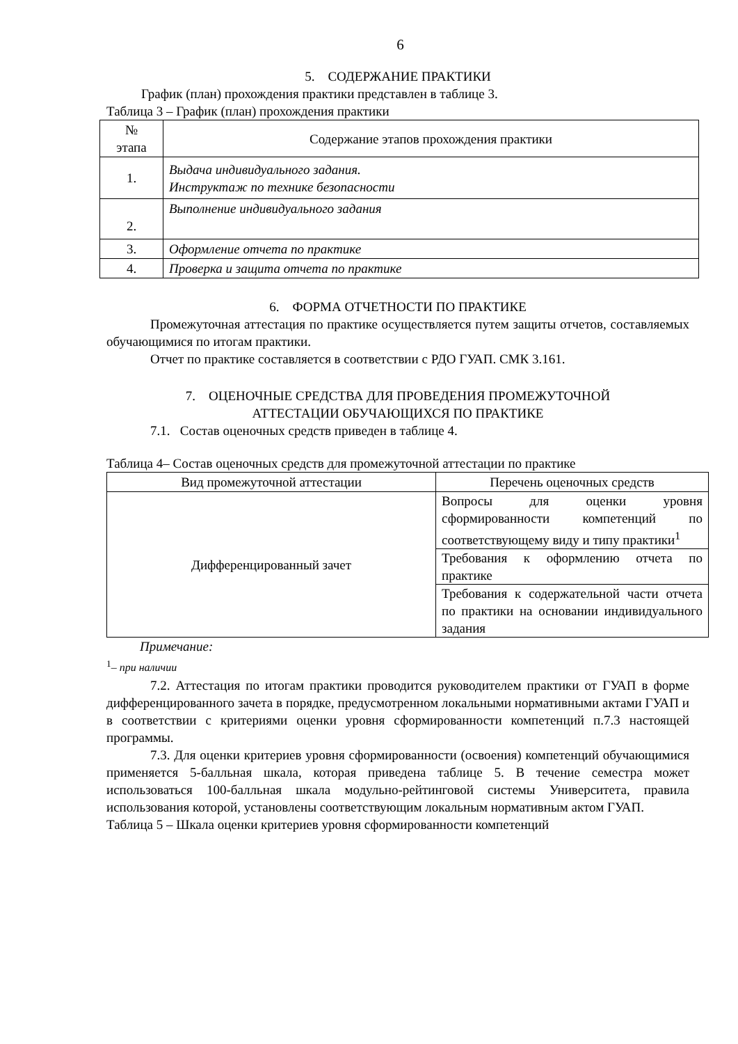6
5. СОДЕРЖАНИЕ ПРАКТИКИ
График (план) прохождения практики представлен в таблице 3.
Таблица 3 – График (план) прохождения практики
| № этапа | Содержание этапов прохождения практики |
| --- | --- |
| 1. | Выдача индивидуального задания. Инструктаж по технике безопасности |
| 2. | Выполнение индивидуального задания |
| 3. | Оформление отчета по практике |
| 4. | Проверка и защита отчета по практике |
6. ФОРМА ОТЧЕТНОСТИ ПО ПРАКТИКЕ
Промежуточная аттестация по практике осуществляется путем защиты отчетов, составляемых обучающимися по итогам практики.
Отчет по практике составляется в соответствии с РДО ГУАП. СМК 3.161.
7. ОЦЕНОЧНЫЕ СРЕДСТВА ДЛЯ ПРОВЕДЕНИЯ ПРОМЕЖУТОЧНОЙ
АТТЕСТАЦИИ ОБУЧАЮЩИХСЯ ПО ПРАКТИКЕ
7.1. Состав оценочных средств приведен в таблице 4.
Таблица 4– Состав оценочных средств для промежуточной аттестации по практике
| Вид промежуточной аттестации | Перечень оценочных средств |
| --- | --- |
| Дифференцированный зачет | Вопросы для оценки уровня сформированности компетенций по соответствующему виду и типу практики<sup>1</sup> |
| | Требования к оформлению отчета по практике |
| | Требования к содержательной части отчета по практики на основании индивидуального задания |
Примечание:
<sup>1</sup>– при наличии
7.2. Аттестация по итогам практики проводится руководителем практики от ГУАП в форме дифференцированного зачета в порядке, предусмотренном локальными нормативными актами ГУАП и в соответствии с критериями оценки уровня сформированности компетенций п.7.3 настоящей программы.
7.3. Для оценки критериев уровня сформированности (освоения) компетенций обучающимися применяется 5-балльная шкала, которая приведена таблице 5. В течение семестра может использоваться 100-балльная шкала модульно-рейтинговой системы Университета, правила использования которой, установлены соответствующим локальным нормативным актом ГУАП.
Таблица 5 – Шкала оценки критериев уровня сформированности компетенций